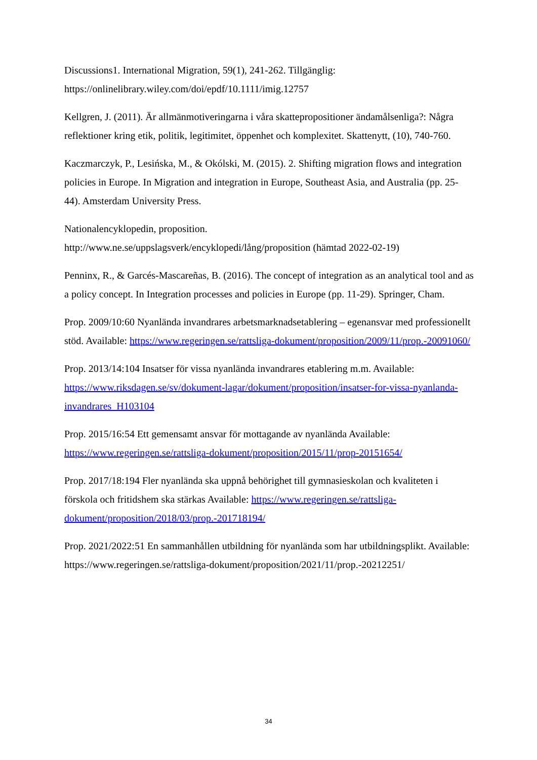Discussions1. International Migration, 59(1), 241-262. Tillgänglig:
https://onlinelibrary.wiley.com/doi/epdf/10.1111/imig.12757
Kellgren, J. (2011). Är allmänmotiveringarna i våra skattepropositioner ändamålsenliga?: Några reflektioner kring etik, politik, legitimitet, öppenhet och komplexitet. Skattenytt, (10), 740-760.
Kaczmarczyk, P., Lesińska, M., & Okólski, M. (2015). 2. Shifting migration flows and integration policies in Europe. In Migration and integration in Europe, Southeast Asia, and Australia (pp. 25-44). Amsterdam University Press.
Nationalencyklopedin, proposition.
http://www.ne.se/uppslagsverk/encyklopedi/lång/proposition (hämtad 2022-02-19)
Penninx, R., & Garcés-Mascareñas, B. (2016). The concept of integration as an analytical tool and as a policy concept. In Integration processes and policies in Europe (pp. 11-29). Springer, Cham.
Prop. 2009/10:60 Nyanlända invandrares arbetsmarknadsetablering – egenansvar med professionellt stöd. Available: https://www.regeringen.se/rattsliga-dokument/proposition/2009/11/prop.-20091060/
Prop. 2013/14:104 Insatser för vissa nyanlända invandrares etablering m.m. Available: https://www.riksdagen.se/sv/dokument-lagar/dokument/proposition/insatser-for-vissa-nyanlanda-invandrares_H103104
Prop. 2015/16:54 Ett gemensamt ansvar för mottagande av nyanlända Available: https://www.regeringen.se/rattsliga-dokument/proposition/2015/11/prop-20151654/
Prop. 2017/18:194 Fler nyanlända ska uppnå behörighet till gymnasieskolan och kvaliteten i förskola och fritidshem ska stärkas Available: https://www.regeringen.se/rattsliga-dokument/proposition/2018/03/prop.-201718194/
Prop. 2021/2022:51 En sammanhållen utbildning för nyanlända som har utbildningsplikt. Available: https://www.regeringen.se/rattsliga-dokument/proposition/2021/11/prop.-20212251/
34